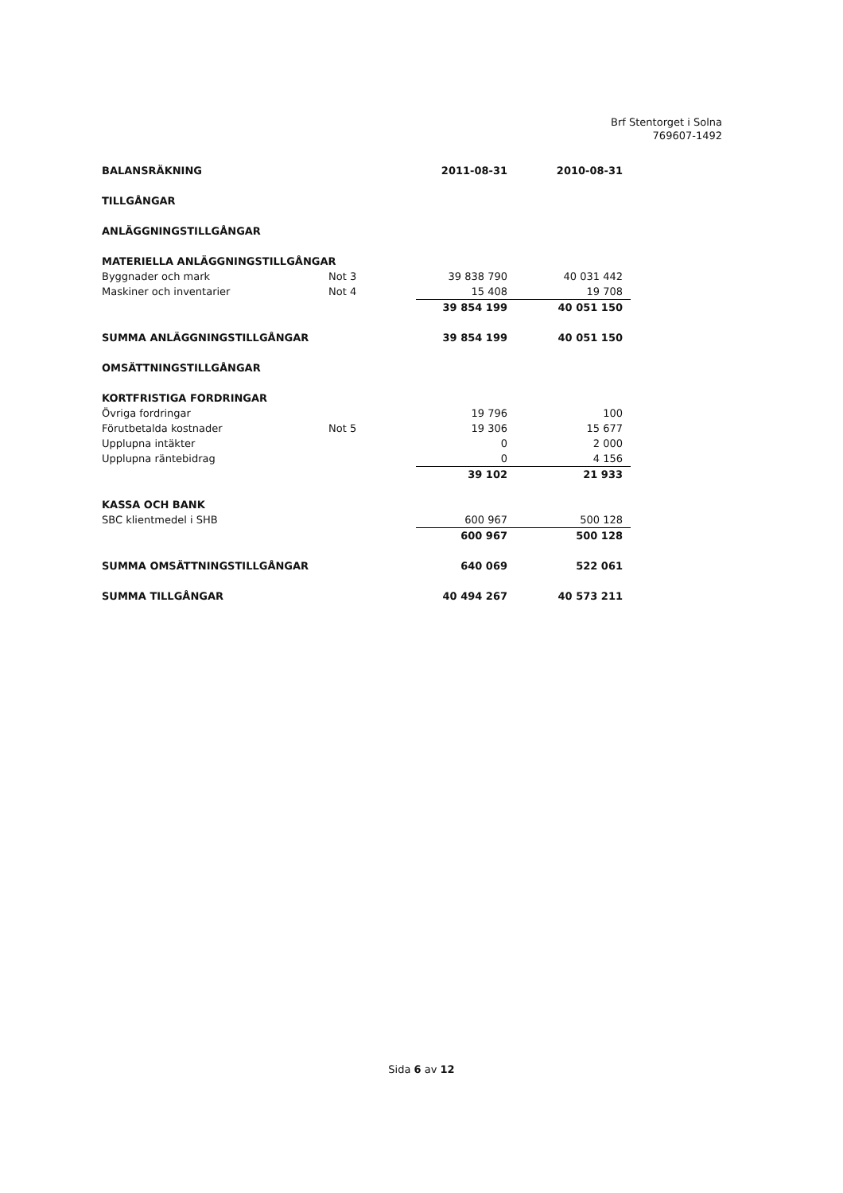Brf Stentorget i Solna
769607-1492
| BALANSRÄKNING | | 2011-08-31 | 2010-08-31 |
| --- | --- | --- | --- |
| TILLGÅNGAR | | | |
| ANLÄGGNINGSTILLGÅNGAR | | | |
| MATERIELLA ANLÄGGNINGSTILLGÅNGAR | | | |
| Byggnader och mark | Not 3 | 39 838 790 | 40 031 442 |
| Maskiner och inventarier | Not 4 | 15 408 | 19 708 |
| | | 39 854 199 | 40 051 150 |
| SUMMA ANLÄGGNINGSTILLGÅNGAR | | 39 854 199 | 40 051 150 |
| OMSÄTTNINGSTILLGÅNGAR | | | |
| KORTFRISTIGA FORDRINGAR | | | |
| Övriga fordringar | | 19 796 | 100 |
| Förutbetalda kostnader | Not 5 | 19 306 | 15 677 |
| Upplupna intäkter | | 0 | 2 000 |
| Upplupna räntebidrag | | 0 | 4 156 |
| | | 39 102 | 21 933 |
| KASSA OCH BANK | | | |
| SBC klientmedel i SHB | | 600 967 | 500 128 |
| | | 600 967 | 500 128 |
| SUMMA OMSÄTTNINGSTILLGÅNGAR | | 640 069 | 522 061 |
| SUMMA TILLGÅNGAR | | 40 494 267 | 40 573 211 |
Sida 6 av 12